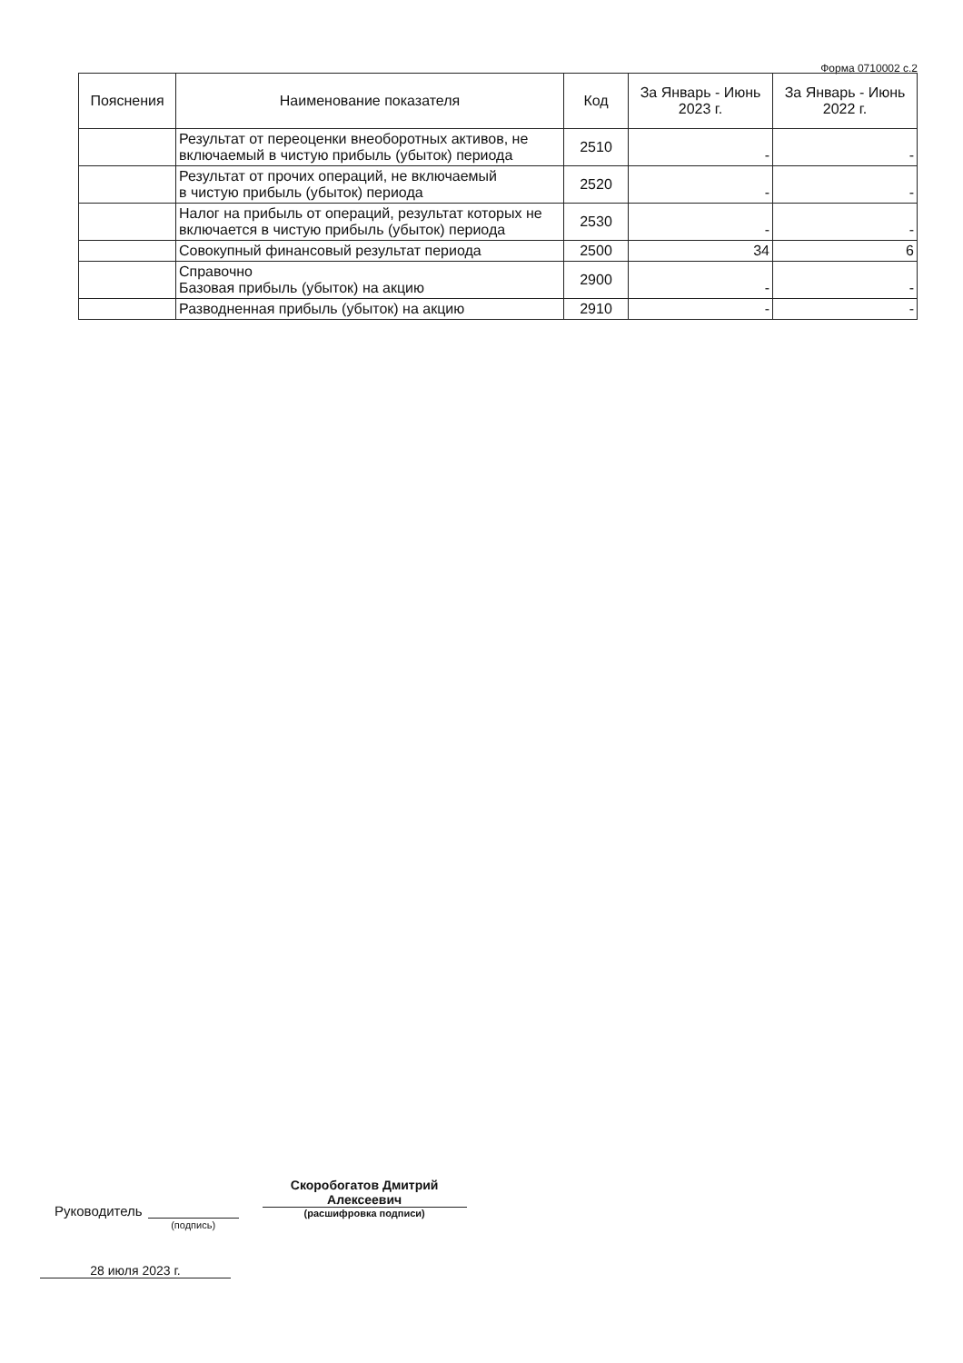Форма 0710002 с.2
| Пояснения | Наименование показателя | Код | За Январь - Июнь 2023 г. | За Январь - Июнь 2022 г. |
| --- | --- | --- | --- | --- |
| | Результат от переоценки внеоборотных активов, не включаемый в чистую прибыль (убыток) периода | 2510 | - | - |
| | Результат от прочих операций, не включаемый в чистую прибыль (убыток) периода | 2520 | - | - |
| | Налог на прибыль от операций, результат которых не включается в чистую прибыль (убыток) периода | 2530 | - | - |
| | Совокупный финансовый результат периода | 2500 | 34 | 6 |
| | Справочно Базовая прибыль (убыток) на акцию | 2900 | - | - |
| | Разводненная прибыль (убыток) на акцию | 2910 | - | - |
Руководитель
(подпись)
Скоробогатов Дмитрий
Алексеевич
(расшифровка подписи)
28 июля 2023 г.